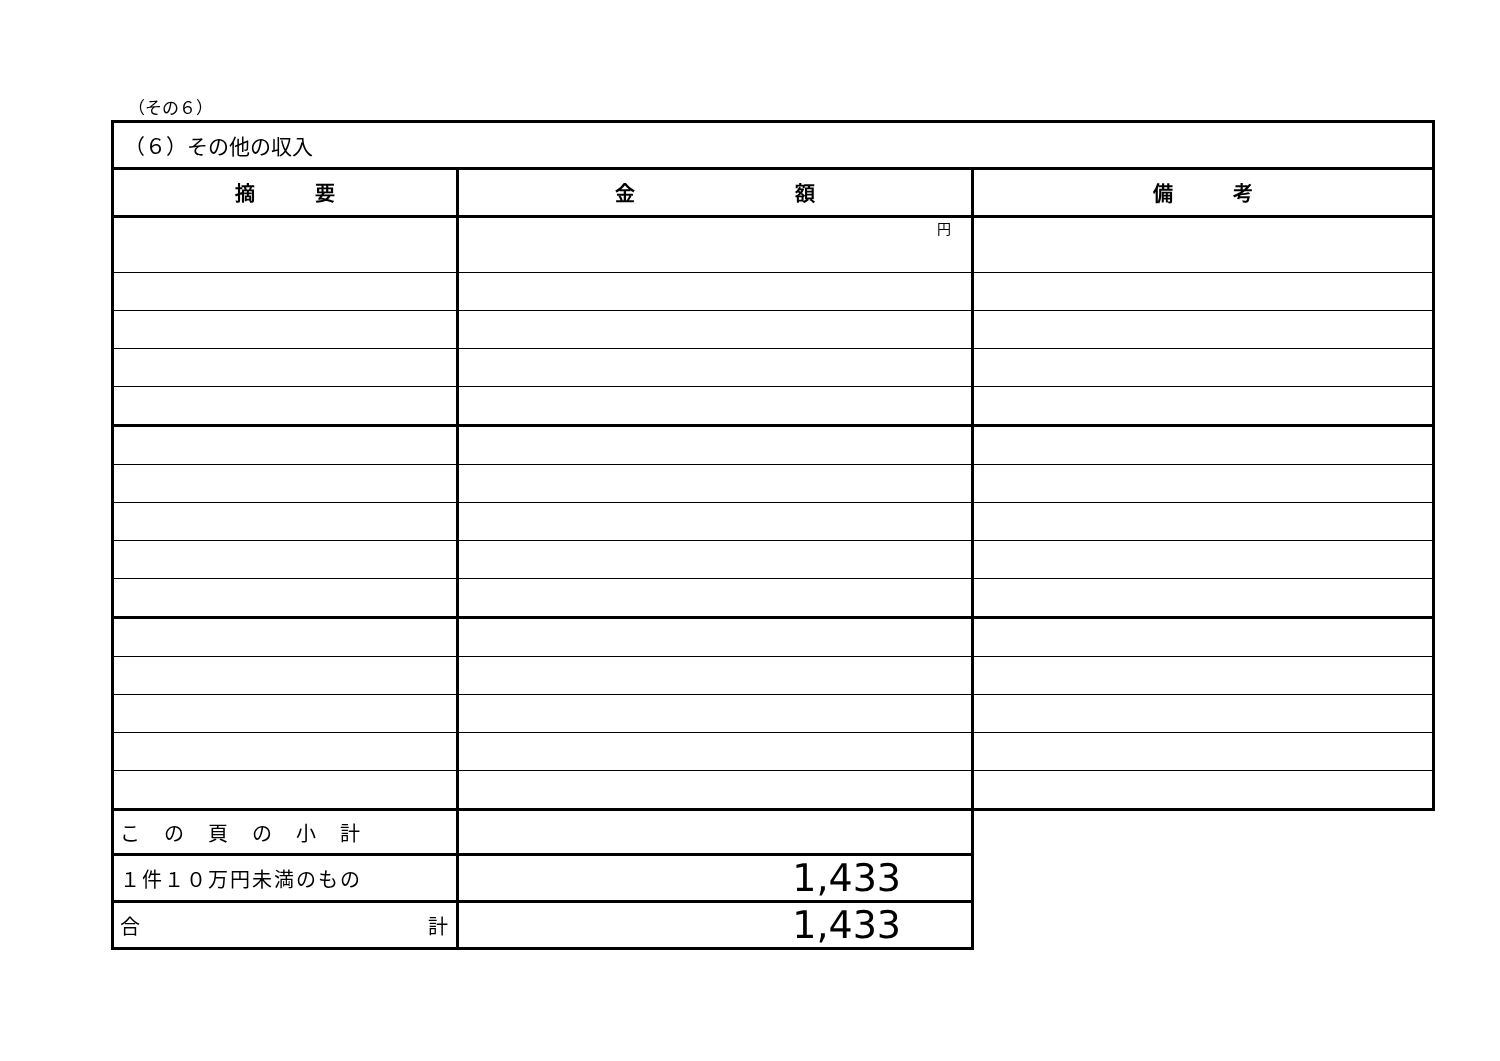（その６）
| （６）その他の収入 | | |
| 摘 要 | 金 額 | 備 考 |
| | 円 | |
| こ の 頁 の 小 計 | | |
| １件１０万円未満のもの | 1,433 | |
| 合 計 | 1,433 | |